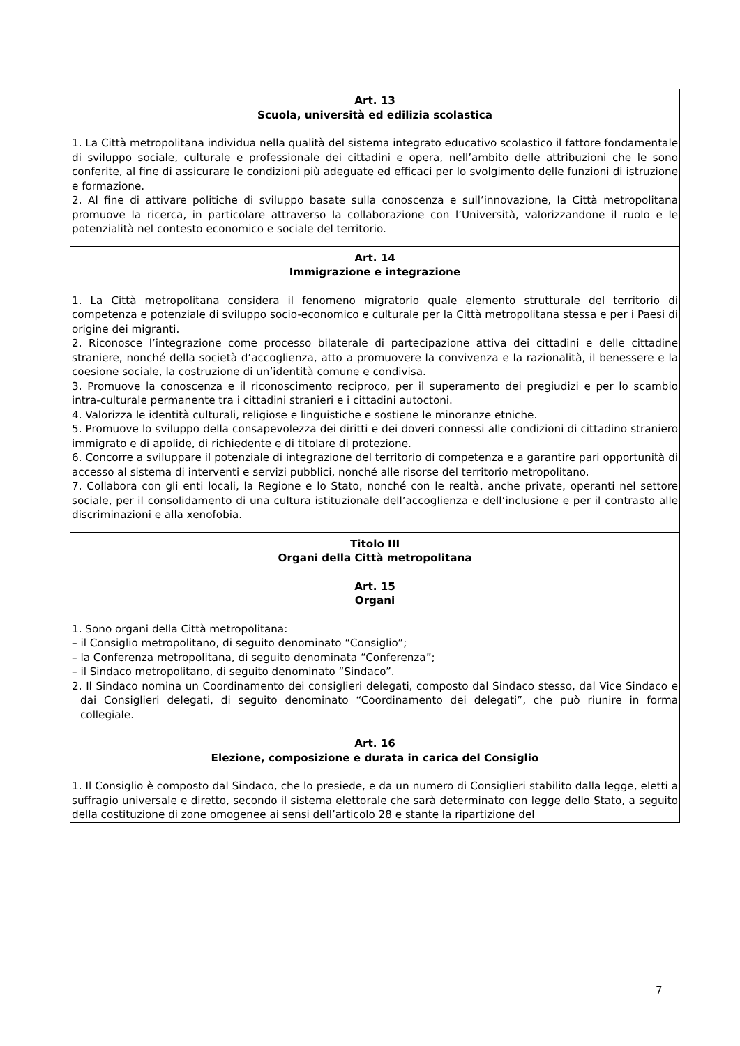Art. 13
Scuola, università ed edilizia scolastica
1. La Città metropolitana individua nella qualità del sistema integrato educativo scolastico il fattore fondamentale di sviluppo sociale, culturale e professionale dei cittadini e opera, nell’ambito delle attribuzioni che le sono conferite, al fine di assicurare le condizioni più adeguate ed efficaci per lo svolgimento delle funzioni di istruzione e formazione.
2. Al fine di attivare politiche di sviluppo basate sulla conoscenza e sull’innovazione, la Città metropolitana promuove la ricerca, in particolare attraverso la collaborazione con l’Università, valorizzandone il ruolo e le potenzialità nel contesto economico e sociale del territorio.
Art. 14
Immigrazione e integrazione
1. La Città metropolitana considera il fenomeno migratorio quale elemento strutturale del territorio di competenza e potenziale di sviluppo socio-economico e culturale per la Città metropolitana stessa e per i Paesi di origine dei migranti.
2. Riconosce l’integrazione come processo bilaterale di partecipazione attiva dei cittadini e delle cittadine straniere, nonché della società d’accoglienza, atto a promuovere la convivenza e la razionalità, il benessere e la coesione sociale, la costruzione di un’identità comune e condivisa.
3. Promuove la conoscenza e il riconoscimento reciproco, per il superamento dei pregiudizi e per lo scambio intra-culturale permanente tra i cittadini stranieri e i cittadini autoctoni.
4. Valorizza le identità culturali, religiose e linguistiche e sostiene le minoranze etniche.
5. Promuove lo sviluppo della consapevolezza dei diritti e dei doveri connessi alle condizioni di cittadino straniero immigrato e di apolide, di richiedente e di titolare di protezione.
6. Concorre a sviluppare il potenziale di integrazione del territorio di competenza e a garantire pari opportunità di accesso al sistema di interventi e servizi pubblici, nonché alle risorse del territorio metropolitano.
7. Collabora con gli enti locali, la Regione e lo Stato, nonché con le realtà, anche private, operanti nel settore sociale, per il consolidamento di una cultura istituzionale dell’accoglienza e dell’inclusione e per il contrasto alle discriminazioni e alla xenofobia.
Titolo III
Organi della Città metropolitana
Art. 15
Organi
1. Sono organi della Città metropolitana:
– il Consiglio metropolitano, di seguito denominato “Consiglio”;
– la Conferenza metropolitana, di seguito denominata “Conferenza”;
– il Sindaco metropolitano, di seguito denominato “Sindaco”.
2. Il Sindaco nomina un Coordinamento dei consiglieri delegati, composto dal Sindaco stesso, dal Vice Sindaco e dai Consiglieri delegati, di seguito denominato “Coordinamento dei delegati”, che può riunire in forma collegiale.
Art. 16
Elezione, composizione e durata in carica del Consiglio
1. Il Consiglio è composto dal Sindaco, che lo presiede, e da un numero di Consiglieri stabilito dalla legge, eletti a suffragio universale e diretto, secondo il sistema elettorale che sarà determinato con legge dello Stato, a seguito della costituzione di zone omogenee ai sensi dell’articolo 28 e stante la ripartizione del
7